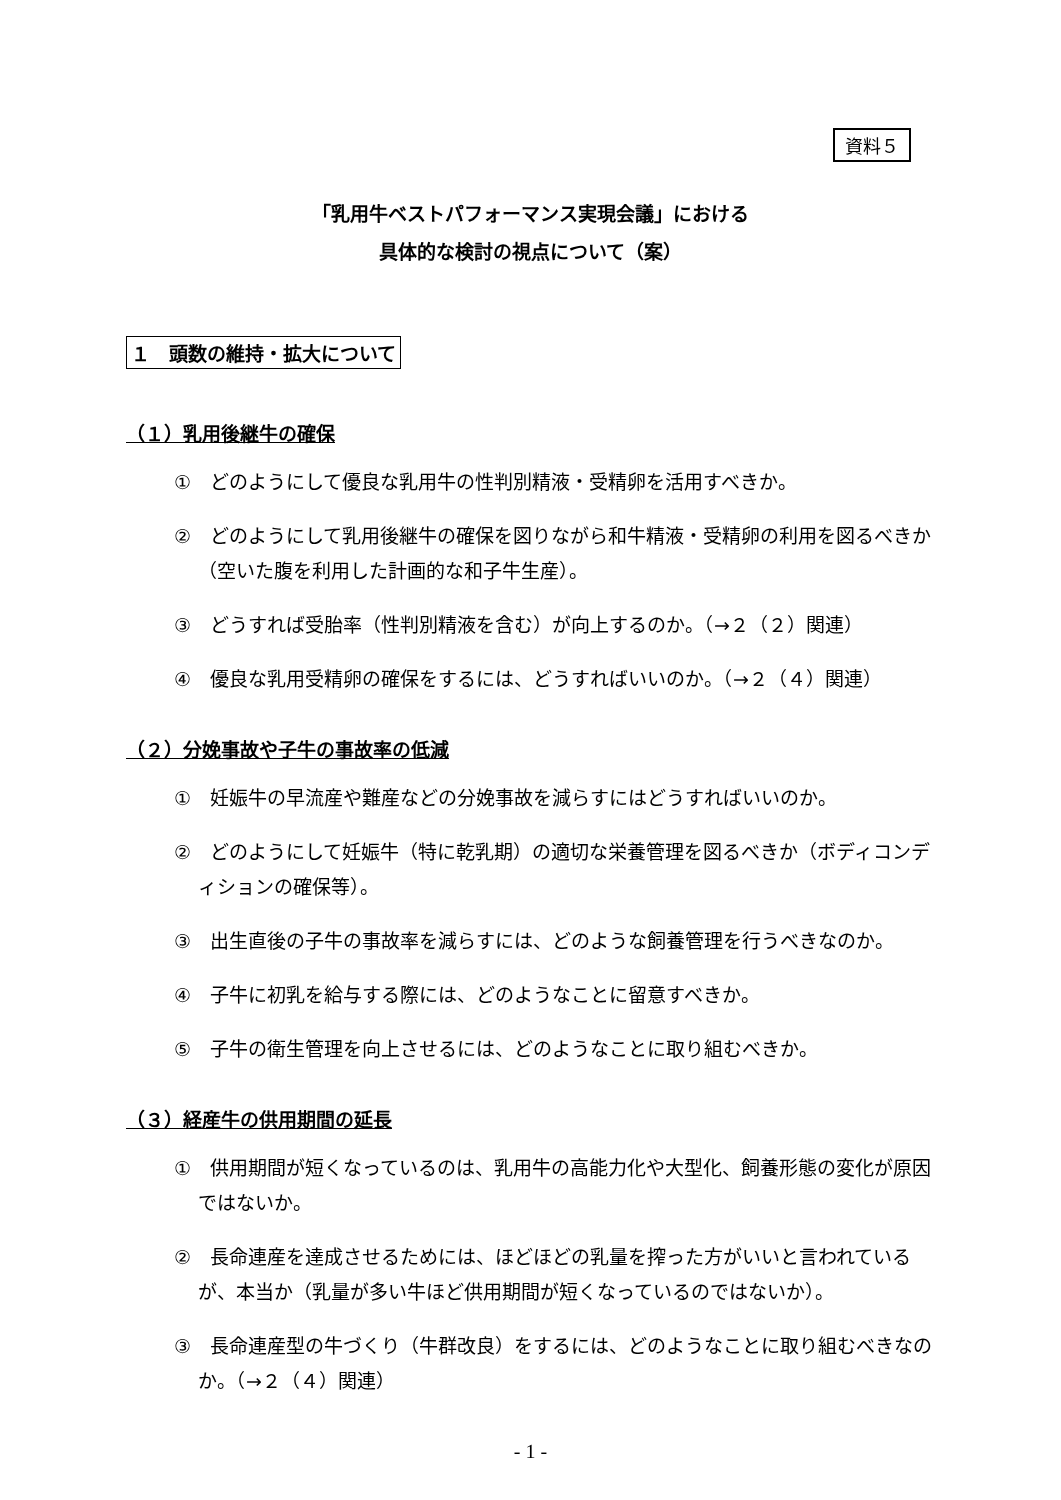資料５
「乳用牛ベストパフォーマンス実現会議」における
具体的な検討の視点について（案）
１　頭数の維持・拡大について
（１）乳用後継牛の確保
①　どのようにして優良な乳用牛の性判別精液・受精卵を活用すべきか。
②　どのようにして乳用後継牛の確保を図りながら和牛精液・受精卵の利用を図るべきか（空いた腹を利用した計画的な和子牛生産）。
③　どうすれば受胎率（性判別精液を含む）が向上するのか。（→２（２）関連）
④　優良な乳用受精卵の確保をするには、どうすればいいのか。（→２（４）関連）
（２）分娩事故や子牛の事故率の低減
①　妊娠牛の早流産や難産などの分娩事故を減らすにはどうすればいいのか。
②　どのようにして妊娠牛（特に乾乳期）の適切な栄養管理を図るべきか（ボディコンディションの確保等）。
③　出生直後の子牛の事故率を減らすには、どのような飼養管理を行うべきなのか。
④　子牛に初乳を給与する際には、どのようなことに留意すべきか。
⑤　子牛の衛生管理を向上させるには、どのようなことに取り組むべきか。
（３）経産牛の供用期間の延長
①　供用期間が短くなっているのは、乳用牛の高能力化や大型化、飼養形態の変化が原因ではないか。
②　長命連産を達成させるためには、ほどほどの乳量を搾った方がいいと言われているが、本当か（乳量が多い牛ほど供用期間が短くなっているのではないか）。
③　長命連産型の牛づくり（牛群改良）をするには、どのようなことに取り組むべきなのか。（→２（４）関連）
- 1 -